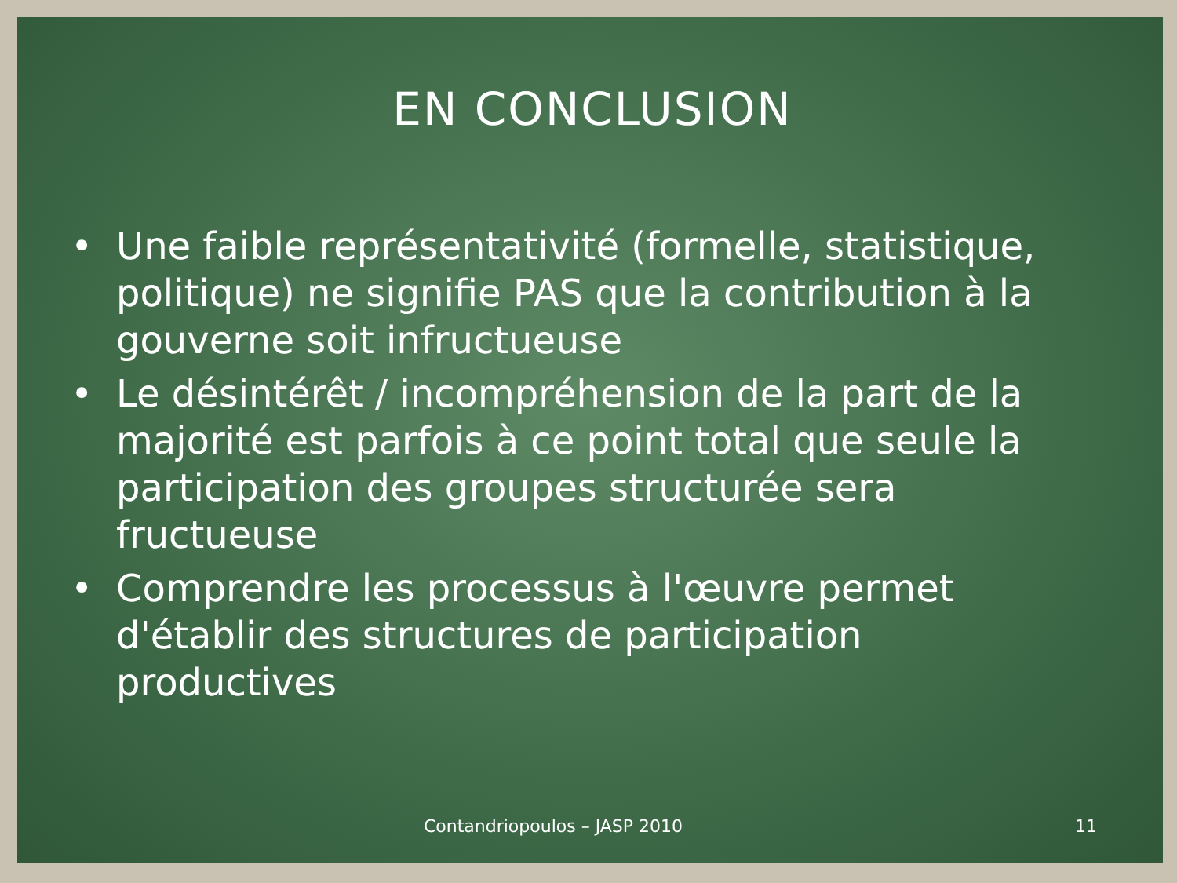EN CONCLUSION
• Une faible représentativité (formelle, statistique, politique) ne signifie PAS que la contribution à la gouverne soit infructueuse
• Le désintérêt / incompréhension de la part de la majorité est parfois à ce point total que seule la participation des groupes structurée sera fructueuse
• Comprendre les processus à l'œuvre permet d'établir des structures de participation productives
Contandriopoulos – JASP 2010 11